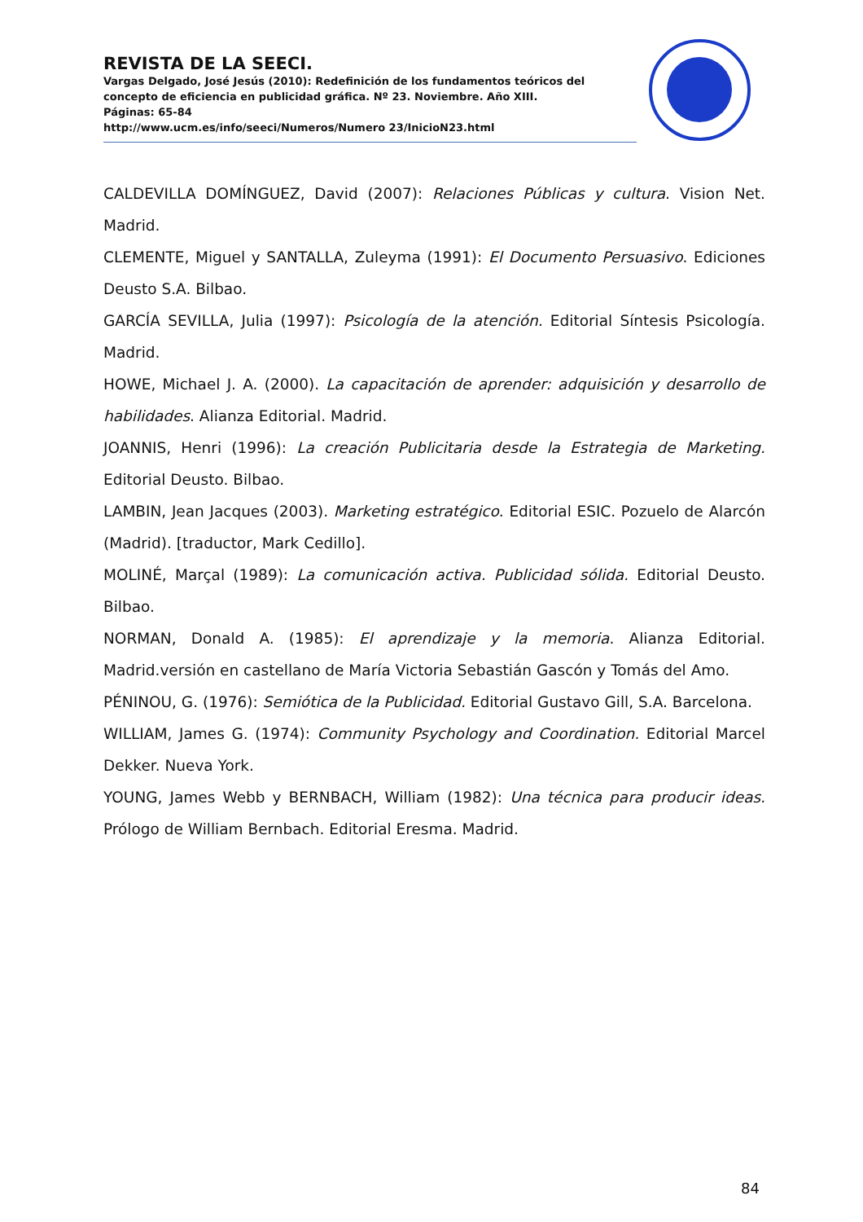REVISTA DE LA SEECI.
Vargas Delgado, José Jesús (2010): Redefinición de los fundamentos teóricos del concepto de eficiencia en publicidad gráfica. Nº 23. Noviembre. Año XIII.
Páginas: 65-84
http://www.ucm.es/info/seeci/Numeros/Numero 23/InicioN23.html
CALDEVILLA DOMÍNGUEZ, David (2007): Relaciones Públicas y cultura. Vision Net. Madrid.
CLEMENTE, Miguel y SANTALLA, Zuleyma (1991): El Documento Persuasivo. Ediciones Deusto S.A. Bilbao.
GARCÍA SEVILLA, Julia (1997): Psicología de la atención. Editorial Síntesis Psicología. Madrid.
HOWE, Michael J. A. (2000). La capacitación de aprender: adquisición y desarrollo de habilidades. Alianza Editorial. Madrid.
JOANNIS, Henri (1996): La creación Publicitaria desde la Estrategia de Marketing. Editorial Deusto. Bilbao.
LAMBIN, Jean Jacques (2003). Marketing estratégico. Editorial ESIC. Pozuelo de Alarcón (Madrid). [traductor, Mark Cedillo].
MOLINÉ, Marçal (1989): La comunicación activa. Publicidad sólida. Editorial Deusto. Bilbao.
NORMAN, Donald A. (1985): El aprendizaje y la memoria. Alianza Editorial. Madrid.versión en castellano de María Victoria Sebastián Gascón y Tomás del Amo.
PÉNINOU, G. (1976): Semiótica de la Publicidad. Editorial Gustavo Gill, S.A. Barcelona.
WILLIAM, James G. (1974): Community Psychology and Coordination. Editorial Marcel Dekker. Nueva York.
YOUNG, James Webb y BERNBACH, William (1982): Una técnica para producir ideas. Prólogo de William Bernbach. Editorial Eresma. Madrid.
84